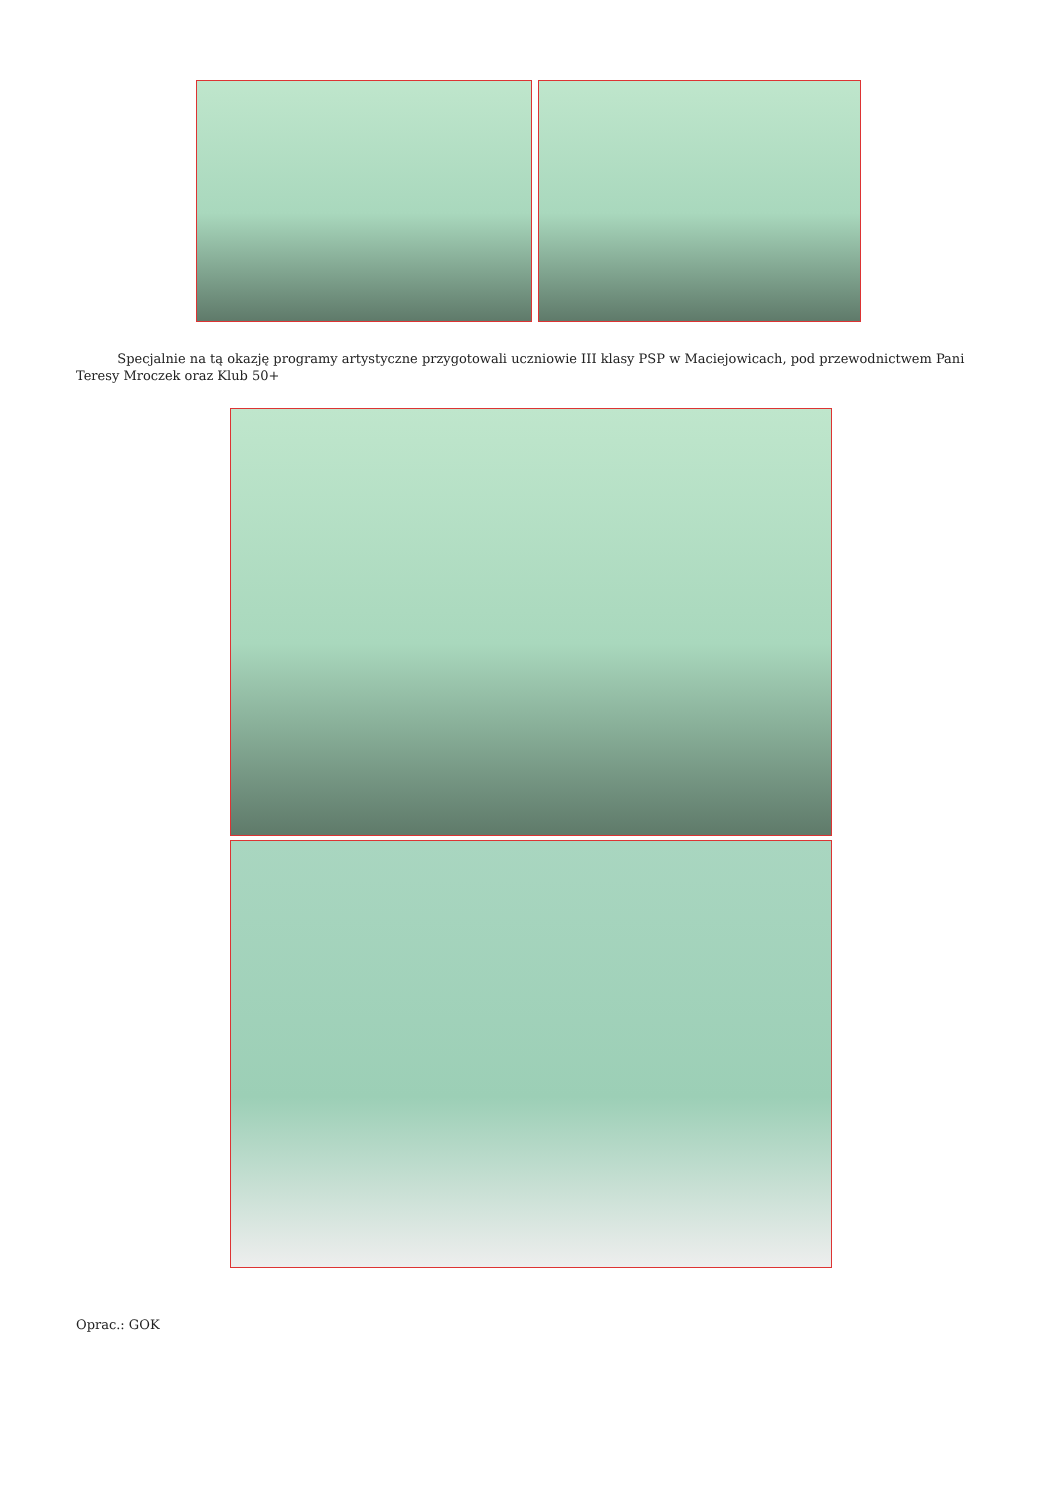Specjalnie na tą okazję programy artystyczne przygotowali uczniowie III klasy PSP w Maciejowicach, pod przewodnictwem Pani Teresy Mroczek oraz Klub 50+
Oprac.: GOK